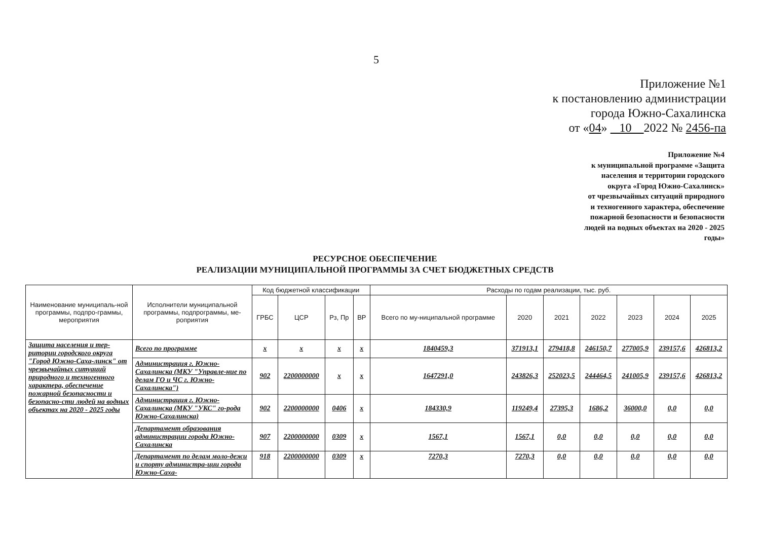5
Приложение №1
к постановлению администрации
города Южно-Сахалинска
от «04» 10 2022 № 2456-па
Приложение №4
к муниципальной программе «Защита
населения и территории городского
округа «Город Южно-Сахалинск»
от чрезвычайных ситуаций природного
и техногенного характера, обеспечение
пожарной безопасности и безопасности
людей на водных объектах на 2020 - 2025
годы»
РЕСУРСНОЕ ОБЕСПЕЧЕНИЕ
РЕАЛИЗАЦИИ МУНИЦИПАЛЬНОЙ ПРОГРАММЫ ЗА СЧЕТ БЮДЖЕТНЫХ СРЕДСТВ
| Наименование муниципаль-ной программы, подпро-граммы, мероприятия | Исполнители муниципальной программы, подпрограммы, ме-роприятия | Код бюджетной классификации | | | | Расходы по годам реализации, тыс. руб. | | | | | | |
| --- | --- | --- | --- | --- | --- | --- | --- | --- | --- | --- | --- | --- |
| | | ГРБС | ЦСР | Рз, Пр | ВР | Всего по му-ниципальной программе | 2020 | 2021 | 2022 | 2023 | 2024 | 2025 |
| Защита населения и тер-ритории городского округа "Город Южно-Саха-линск" от чрезвычайных ситуаций природного и техногенного характера, обеспечение пожарной безопасности и безопасно-сти людей на водных объектах на 2020 - 2025 годы | Всего по программе | x | x | x | x | 1840459,3 | 371913,1 | 279418,8 | 246150,7 | 277005,9 | 239157,6 | 426813,2 |
| | Администрация г. Южно-Сахалинска (МКУ "Управле-ние по делам ГО и ЧС г. Южно-Сахалинска") | 902 | 2200000000 | x | x | 1647291,0 | 243826,3 | 252023,5 | 244464,5 | 241005,9 | 239157,6 | 426813,2 |
| | Администрация г. Южно-Сахалинска (МКУ "УКС" го-рода Южно-Сахалинска) | 902 | 2200000000 | 0406 | x | 184330,9 | 119249,4 | 27395,3 | 1686,2 | 36000,0 | 0,0 | 0,0 |
| | Департамент образования администрации города Южно-Сахалинска | 907 | 2200000000 | 0309 | x | 1567,1 | 1567,1 | 0,0 | 0,0 | 0,0 | 0,0 | 0,0 |
| | Департамент по делам моло-дежи и спорту администра-ции города Южно-Саха- | 918 | 2200000000 | 0309 | x | 7270,3 | 7270,3 | 0,0 | 0,0 | 0,0 | 0,0 | 0,0 |